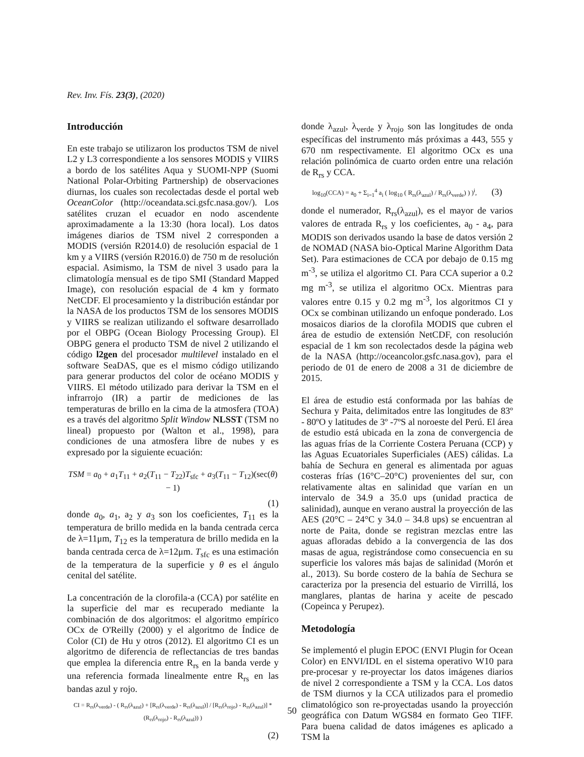Rev. Inv. Fís. 23(3), (2020)
Introducción
En este trabajo se utilizaron los productos TSM de nivel L2 y L3 correspondiente a los sensores MODIS y VIIRS a bordo de los satélites Aqua y SUOMI-NPP (Suomi National Polar-Orbiting Partnership) de observaciones diurnas, los cuales son recolectadas desde el portal web OceanColor (http://oceandata.sci.gsfc.nasa.gov/). Los satélites cruzan el ecuador en nodo ascendente aproximadamente a la 13:30 (hora local). Los datos imágenes diarios de TSM nivel 2 corresponden a MODIS (versión R2014.0) de resolución espacial de 1 km y a VIIRS (versión R2016.0) de 750 m de resolución espacial. Asimismo, la TSM de nivel 3 usado para la climatología mensual es de tipo SMI (Standard Mapped Image), con resolución espacial de 4 km y formato NetCDF. El procesamiento y la distribución estándar por la NASA de los productos TSM de los sensores MODIS y VIIRS se realizan utilizando el software desarrollado por el OBPG (Ocean Biology Processing Group). El OBPG genera el producto TSM de nivel 2 utilizando el código l2gen del procesador multilevel instalado en el software SeaDAS, que es el mismo código utilizando para generar productos del color de océano MODIS y VIIRS. El método utilizado para derivar la TSM en el infrarrojo (IR) a partir de mediciones de las temperaturas de brillo en la cima de la atmosfera (TOA) es a través del algoritmo Split Window NLSST (TSM no lineal) propuesto por (Walton et al., 1998), para condiciones de una atmosfera libre de nubes y es expresado por la siguiente ecuación:
TSM = a<sub>0</sub> + a<sub>1</sub>T<sub>11</sub> + a<sub>2</sub>(T<sub>11</sub> − T<sub>22</sub>)T<sub>sfc</sub> + a<sub>3</sub>(T<sub>11</sub> − T<sub>12</sub>)(sec(θ) − 1)
(1)
donde a<sub>0</sub>, a<sub>1</sub>, a<sub>2</sub> y a<sub>3</sub> son los coeficientes, T<sub>11</sub> es la temperatura de brillo medida en la banda centrada cerca de λ=11μm, T<sub>12</sub> es la temperatura de brillo medida en la banda centrada cerca de λ=12μm. T<sub>sfc</sub> es una estimación de la temperatura de la superficie y θ es el ángulo cenital del satélite.
La concentración de la clorofila-a (CCA) por satélite en la superficie del mar es recuperado mediante la combinación de dos algoritmos: el algoritmo empírico OCx de O'Reilly (2000) y el algoritmo de Índice de Color (CI) de Hu y otros (2012). El algoritmo CI es un algoritmo de diferencia de reflectancias de tres bandas que emplea la diferencia entre R<sub>rs</sub> en la banda verde y una referencia formada linealmente entre R<sub>rs</sub> en las bandas azul y rojo.
CI = R<sub>rs</sub>(λ<sub>verde</sub>) - ( R<sub>rs</sub>(λ<sub>azul</sub>) + [R<sub>rs</sub>(λ<sub>verde</sub>) - R<sub>rs</sub>(λ<sub>azul</sub>)] / [R<sub>rs</sub>(λ<sub>rojo</sub>) - R<sub>rs</sub>(λ<sub>azul</sub>)] * (R<sub>rs</sub>(λ<sub>rojo</sub>) - R<sub>rs</sub>(λ<sub>azul</sub>)) )
(2)
donde λ<sub>azul</sub>, λ<sub>verde</sub> y λ<sub>rojo</sub> son las longitudes de onda específicas del instrumento más próximas a 443, 555 y 670 nm respectivamente. El algoritmo OCx es una relación polinómica de cuarto orden entre una relación de R<sub>rs</sub> y CCA.
log<sub>10</sub>(CCA) = a<sub>0</sub> + Σ<sub>i=1</sub><sup>4</sup> a<sub>i</sub> ( log<sub>10</sub> ( R<sub>rs</sub>(λ<sub>azul</sub>) / R<sub>rs</sub>(λ<sub>verde</sub>) ) )<sup>i</sup>, (3)
donde el numerador, R<sub>rs</sub>(λ<sub>azul</sub>), es el mayor de varios valores de entrada R<sub>rs</sub> y los coeficientes, a<sub>0</sub> - a<sub>4</sub>, para MODIS son derivados usando la base de datos versión 2 de NOMAD (NASA bio-Optical Marine Algorithm Data Set). Para estimaciones de CCA por debajo de 0.15 mg m<sup>-3</sup>, se utiliza el algoritmo CI. Para CCA superior a 0.2 mg m<sup>-3</sup>, se utiliza el algoritmo OCx. Mientras para valores entre 0.15 y 0.2 mg m<sup>-3</sup>, los algoritmos CI y OCx se combinan utilizando un enfoque ponderado. Los mosaicos diarios de la clorofila MODIS que cubren el área de estudio de extensión NetCDF, con resolución espacial de 1 km son recolectados desde la página web de la NASA (http://oceancolor.gsfc.nasa.gov), para el periodo de 01 de enero de 2008 a 31 de diciembre de 2015.
El área de estudio está conformada por las bahías de Sechura y Paita, delimitados entre las longitudes de 83º - 80ºO y latitudes de 3º -7ºS al noroeste del Perú. El área de estudio está ubicada en la zona de convergencia de las aguas frías de la Corriente Costera Peruana (CCP) y las Aguas Ecuatoriales Superficiales (AES) cálidas. La bahía de Sechura en general es alimentada por aguas costeras frías (16°C–20°C) provenientes del sur, con relativamente altas en salinidad que varían en un intervalo de 34.9 a 35.0 ups (unidad practica de salinidad), aunque en verano austral la proyección de las AES (20°C – 24°C y 34.0 – 34.8 ups) se encuentran al norte de Paita, donde se registran mezclas entre las aguas afloradas debido a la convergencia de las dos masas de agua, registrándose como consecuencia en su superficie los valores más bajas de salinidad (Morón et al., 2013). Su borde costero de la bahía de Sechura se caracteriza por la presencia del estuario de Virrillá, los manglares, plantas de harina y aceite de pescado (Copeinca y Perupez).
Metodología
Se implementó el plugin EPOC (ENVI Plugin for Ocean Color) en ENVI/IDL en el sistema operativo W10 para pre-procesar y re-proyectar los datos imágenes diarios de nivel 2 correspondiente a TSM y la CCA. Los datos de TSM diurnos y la CCA utilizados para el promedio climatológico son re-proyectadas usando la proyección geográfica con Datum WGS84 en formato Geo TIFF. Para buena calidad de datos imágenes es aplicado a TSM la
50